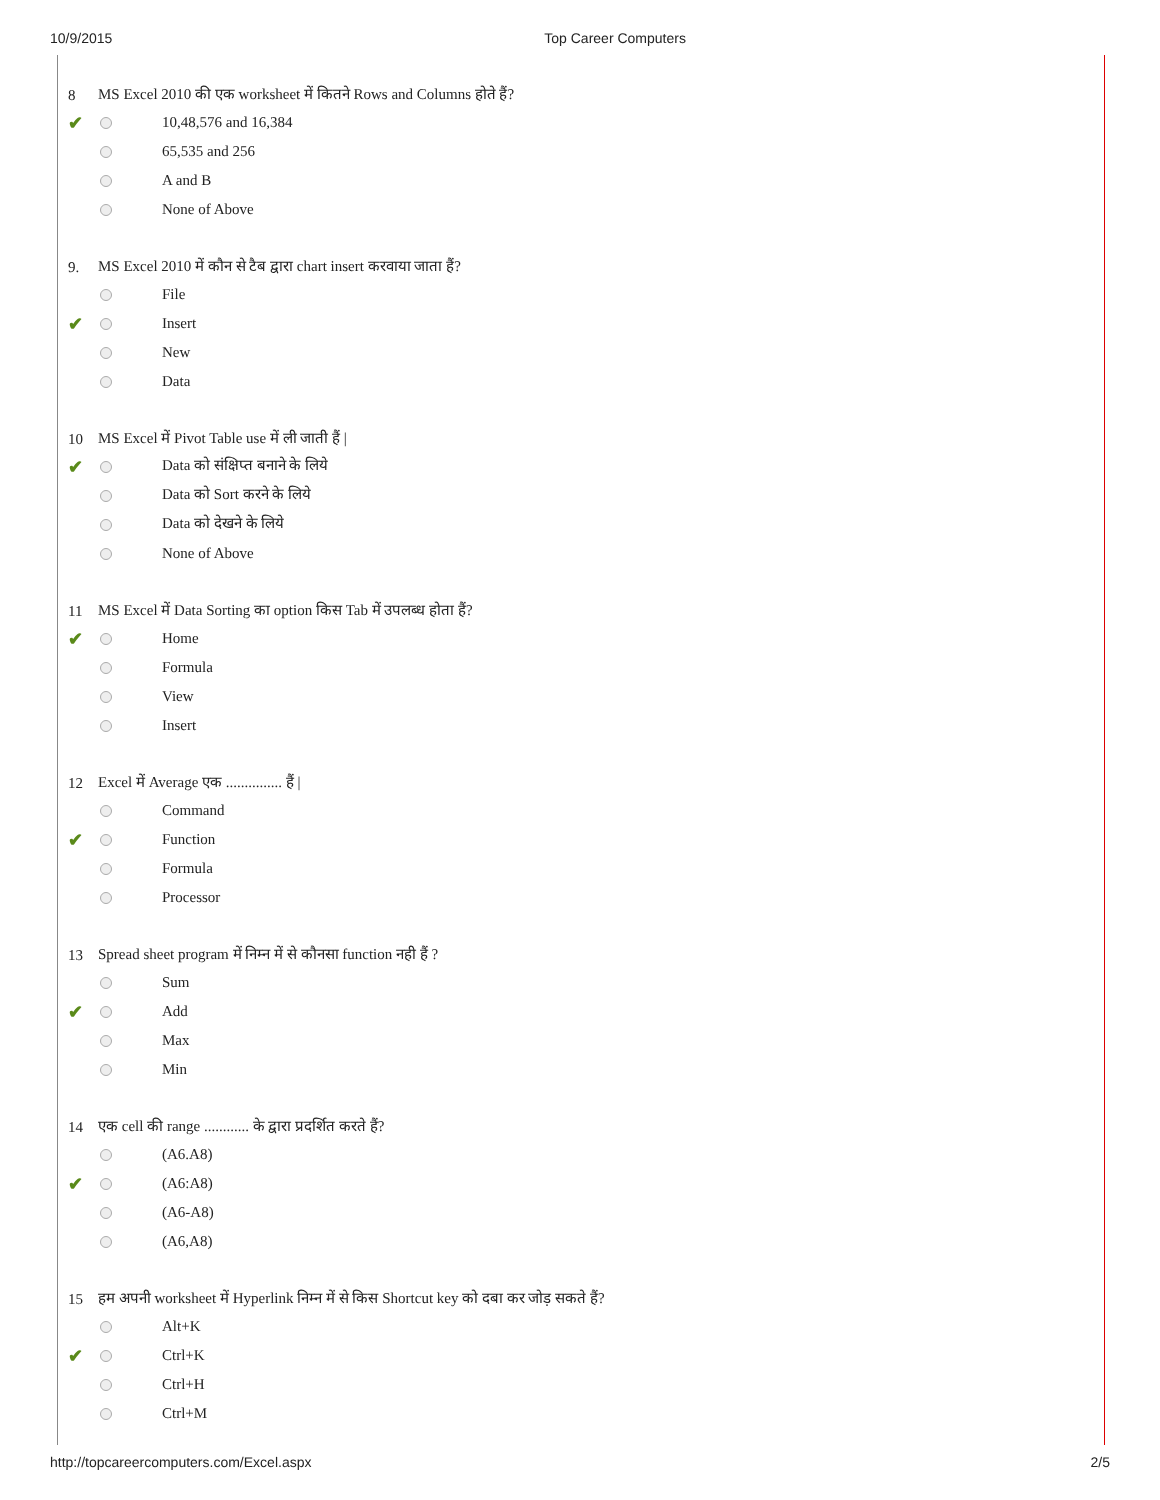10/9/2015 Top Career Computers
8 MS Excel 2010 की एक worksheet में कितने Rows and Columns होते हैं?
✔ 10,48,576 and 16,384
65,535 and 256
A and B
None of Above
9. MS Excel 2010 में कौन से टैब द्वारा chart insert करवाया जाता हैं?
File
✔ Insert
New
Data
10 MS Excel में Pivot Table use में ली जाती हैं |
✔ Data को संक्षिप्त बनाने के लिये
Data को Sort करने के लिये
Data को देखने के लिये
None of Above
11 MS Excel में Data Sorting का option किस Tab में उपलब्ध होता हैं?
✔ Home
Formula
View
Insert
12 Excel में Average एक ............... हैं |
Command
✔ Function
Formula
Processor
13 Spread sheet program में निम्न में से कौनसा function नही हैं ?
Sum
✔ Add
Max
Min
14 एक cell की range ............ के द्वारा प्रदर्शित करते हैं?
(A6.A8)
✔ (A6:A8)
(A6-A8)
(A6,A8)
15 हम अपनी worksheet में Hyperlink निम्न में से किस Shortcut key को दबा कर जोड़ सकते हैं?
Alt+K
✔ Ctrl+K
Ctrl+H
Ctrl+M
http://topcareercomputers.com/Excel.aspx 2/5